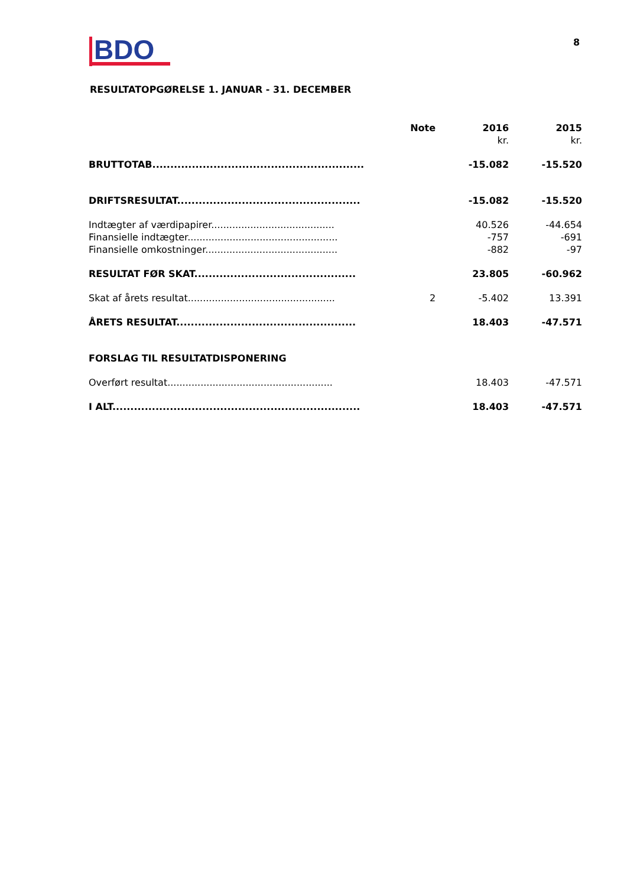BDO
8
RESULTATOPGØRELSE 1. JANUAR - 31. DECEMBER
| | Note | 2016 | 2015 |
| --- | --- | --- | --- |
| | | kr. | kr. |
| BRUTTOTAB........................................................... | | -15.082 | -15.520 |
| DRIFTSRESULTAT................................................... | | -15.082 | -15.520 |
| Indtægter af værdipapirer......................................... | | 40.526 | -44.654 |
| Finansielle indtægter.................................................. | | -757 | -691 |
| Finansielle omkostninger............................................ | | -882 | -97 |
| RESULTAT FØR SKAT............................................. | | 23.805 | -60.962 |
| Skat af årets resultat................................................. | 2 | -5.402 | 13.391 |
| ÅRETS RESULTAT.................................................. | | 18.403 | -47.571 |
| FORSLAG TIL RESULTATDISPONERING | | | |
| Overført resultat....................................................... | | 18.403 | -47.571 |
| I ALT..................................................................... | | 18.403 | -47.571 |